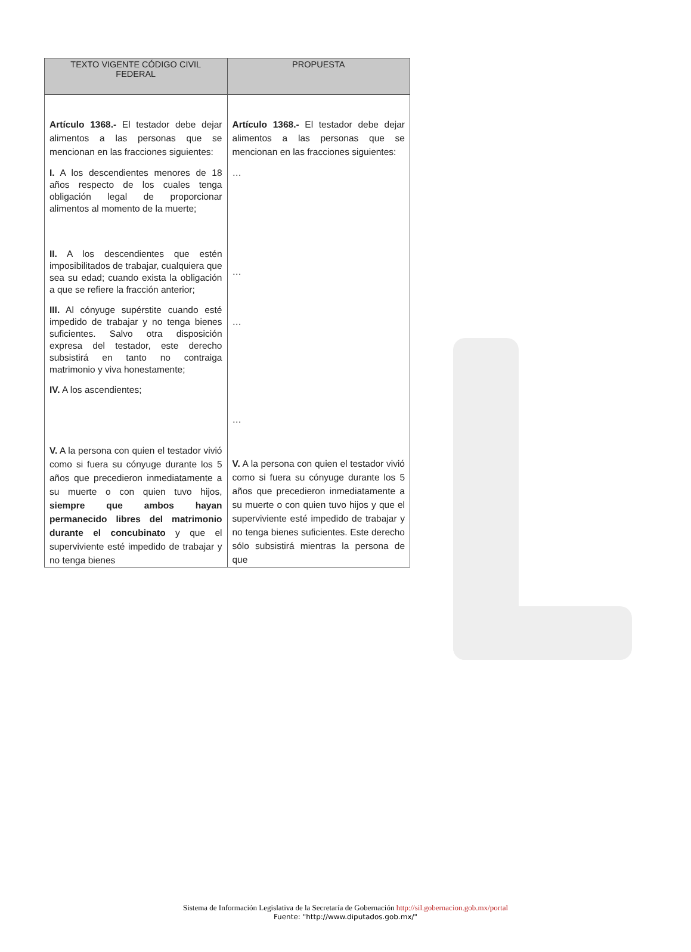| TEXTO VIGENTE CÓDIGO CIVIL FEDERAL | PROPUESTA |
| --- | --- |
| Artículo 1368.- El testador debe dejar alimentos a las personas que se mencionan en las fracciones siguientes: | Artículo 1368.- El testador debe dejar alimentos a las personas que se mencionan en las fracciones siguientes: |
| I. A los descendientes menores de 18 años respecto de los cuales tenga obligación legal de proporcionar alimentos al momento de la muerte; | … |
| II. A los descendientes que estén imposibilitados de trabajar, cualquiera que sea su edad; cuando exista la obligación a que se refiere la fracción anterior; | … |
| III. Al cónyuge supérstite cuando esté impedido de trabajar y no tenga bienes suficientes. Salvo otra disposición expresa del testador, este derecho subsistirá en tanto no contraiga matrimonio y viva honestamente; | … |
| IV. A los ascendientes; | … |
| V. A la persona con quien el testador vivió como si fuera su cónyuge durante los 5 años que precedieron inmediatamente a su muerte o con quien tuvo hijos, siempre que ambos hayan permanecido libres del matrimonio durante el concubinato y que el superviviente esté impedido de trabajar y no tenga bienes | V. A la persona con quien el testador vivió como si fuera su cónyuge durante los 5 años que precedieron inmediatamente a su muerte o con quien tuvo hijos y que el superviviente esté impedido de trabajar y no tenga bienes suficientes. Este derecho sólo subsistirá mientras la persona de que |
Sistema de Información Legislativa de la Secretaría de Gobernación http://sil.gobernacion.gob.mx/portal
Fuente: "http://www.diputados.gob.mx/"